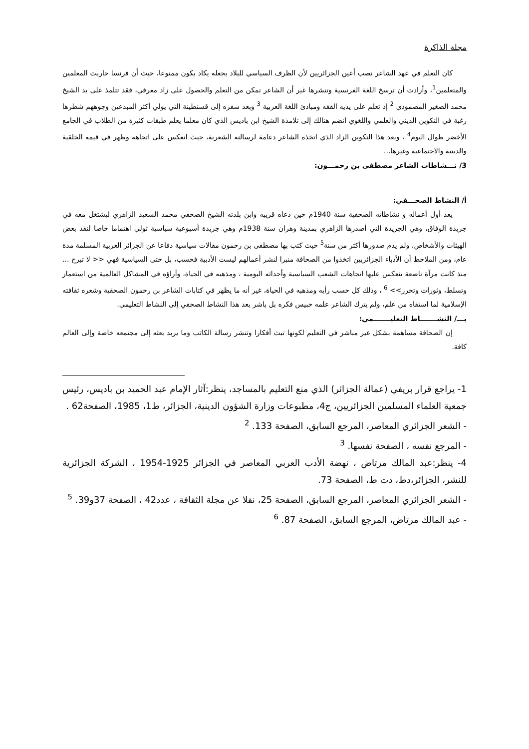مجلة الذاكرة
كان التعلم في عهد الشاعر نصب أعين الجزائريين لأن الظرف السياسي للبلاد يجعله يكاد يكون ممنوعا، حيث أن فرنسا حاربت المعلمين والمتعلمين<sup>1</sup>، وأرادت أن ترسخ اللغة الفرنسية وتنشرها غير أن الشاعر تمكن من التعلم والحصول على زاد معرفي، فقد تتلمذ على يد الشيخ محمد الصغير المصمودي <sup>2</sup> إذ تعلم على يديه الفقه ومبادئ اللغة العربية <sup>3</sup> وبعد سفره إلى قسنطينة التي يولي أكثر المبدعين وجوههم شطرها رغبة في التكوين الديني والعلمي واللغوي انضم هنالك إلى تلامذة الشيخ ابن باديس الذي كان معلما يعلم طبقات كثيرة من الطلاب في الجامع الأخضر طوال اليوم<sup>4</sup> ، ويعد هذا التكوين الزاد الذي اتخذه الشاعر دعامة لرسالته الشعرية، حيث انعكس على اتجاهه وظهر في قيمه الخلقية والدينية والاجتماعية وغيرها...
3/ نـــشاطات الشاعر مصطفى بن رحمـــون:
أ/ النشاط الصحـــفي:
يعد أول أعماله و نشاطاته الصحفية سنة 1940م حين دعاه قريبه وابن بلدته الشيخ الصحفي محمد السعيد الزاهري ليشتغل معه في جريدة الوفاق، وهي الجريدة التي أصدرها الزاهري بمدينة وهران سنة 1938م وهي جريدة أسبوعية سياسية تولي اهتماما خاصا لنقد بعض الهيئات والأشخاص، ولم يدم صدورها أكثر من سنة<sup>5</sup> حيث كتب بها مصطفى بن رحمون مقالات سياسية دفاعا عن الجزائر العربية المسلمة مدة عام، ومن الملاحظ أن الأدباء الجزائريين اتخذوا من الصحافة منبرا لنشر أعمالهم ليست الأدبية فحسب، بل حتى السياسية فهي << لا تبرح ... منذ كانت مرآة ناصعة تنعكس عليها اتجاهات الشعب السياسية وأحداثه اليومية ، ومذهبه في الحياة، وآراؤه في المشاكل العالمية من استعمار وتسلط، وثورات وتحرر>> <sup>6</sup> ، وذلك كل حسب رأيه ومذهبه في الحياة، غير أنه ما يظهر في كتابات الشاعر بن رحمون الصحفية وشعره ثقافته الإسلامية لما استقاه من علم، ولم يترك الشاعر علمه حبيس فكره بل باشر بعد هذا النشاط الصحفي إلى النشاط التعليمي.
بـــ/ النشـــــــاط التعليـــــــمي:
إن الصحافة مساهمة بشكل غير مباشر في التعليم لكونها تبث أفكارا وتنشر رسالة الكاتب وما يريد بعثه إلى مجتمعه خاصة وإلى العالم كافة.
1- يراجع قرار بريفي (عمالة الجزائر) الذي منع التعليم بالمساجد، ينظر:آثار الإمام عبد الحميد بن باديس، رئيس جمعية العلماء المسلمين الجزائريين، ج4، مطبوعات وزارة الشؤون الدينية، الجزائر، ط1، 1985، الصفحة62 .
- الشعر الجزائري المعاصر، المرجع السابق، الصفحة 133. <sup>2</sup>
- المرجع نفسه ، الصفحة نفسها. <sup>3</sup>
4- ينظر:عبد المالك مرتاض ، نهضة الأدب العربي المعاصر في الجزائر 1925-1954 ، الشركة الجزائرية للنشر، الجزائر،دط، دت ط، الصفحة 73.
- الشعر الجزائري المعاصر، المرجع السابق، الصفحة 25، نقلا عن مجلة الثقافة ، عدد42 ، الصفحة 37و39. <sup>5</sup>
- عبد المالك مرتاض، المرجع السابق، الصفحة 87. <sup>6</sup>